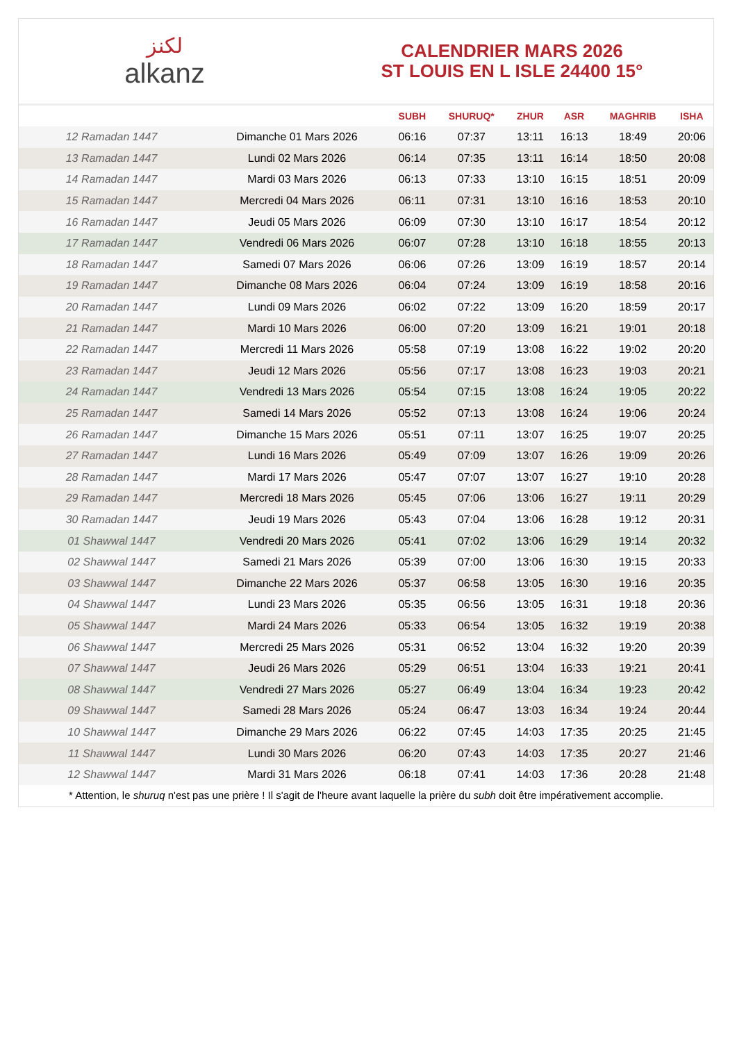لكنز
alkanz
CALENDRIER MARS 2026
ST LOUIS EN L ISLE 24400 15°
| | | SUBH | SHURUQ* | ZHUR | ASR | MAGHRIB | ISHA |
| --- | --- | --- | --- | --- | --- | --- | --- |
| 12 Ramadan 1447 | Dimanche 01 Mars 2026 | 06:16 | 07:37 | 13:11 | 16:13 | 18:49 | 20:06 |
| 13 Ramadan 1447 | Lundi 02 Mars 2026 | 06:14 | 07:35 | 13:11 | 16:14 | 18:50 | 20:08 |
| 14 Ramadan 1447 | Mardi 03 Mars 2026 | 06:13 | 07:33 | 13:10 | 16:15 | 18:51 | 20:09 |
| 15 Ramadan 1447 | Mercredi 04 Mars 2026 | 06:11 | 07:31 | 13:10 | 16:16 | 18:53 | 20:10 |
| 16 Ramadan 1447 | Jeudi 05 Mars 2026 | 06:09 | 07:30 | 13:10 | 16:17 | 18:54 | 20:12 |
| 17 Ramadan 1447 | Vendredi 06 Mars 2026 | 06:07 | 07:28 | 13:10 | 16:18 | 18:55 | 20:13 |
| 18 Ramadan 1447 | Samedi 07 Mars 2026 | 06:06 | 07:26 | 13:09 | 16:19 | 18:57 | 20:14 |
| 19 Ramadan 1447 | Dimanche 08 Mars 2026 | 06:04 | 07:24 | 13:09 | 16:19 | 18:58 | 20:16 |
| 20 Ramadan 1447 | Lundi 09 Mars 2026 | 06:02 | 07:22 | 13:09 | 16:20 | 18:59 | 20:17 |
| 21 Ramadan 1447 | Mardi 10 Mars 2026 | 06:00 | 07:20 | 13:09 | 16:21 | 19:01 | 20:18 |
| 22 Ramadan 1447 | Mercredi 11 Mars 2026 | 05:58 | 07:19 | 13:08 | 16:22 | 19:02 | 20:20 |
| 23 Ramadan 1447 | Jeudi 12 Mars 2026 | 05:56 | 07:17 | 13:08 | 16:23 | 19:03 | 20:21 |
| 24 Ramadan 1447 | Vendredi 13 Mars 2026 | 05:54 | 07:15 | 13:08 | 16:24 | 19:05 | 20:22 |
| 25 Ramadan 1447 | Samedi 14 Mars 2026 | 05:52 | 07:13 | 13:08 | 16:24 | 19:06 | 20:24 |
| 26 Ramadan 1447 | Dimanche 15 Mars 2026 | 05:51 | 07:11 | 13:07 | 16:25 | 19:07 | 20:25 |
| 27 Ramadan 1447 | Lundi 16 Mars 2026 | 05:49 | 07:09 | 13:07 | 16:26 | 19:09 | 20:26 |
| 28 Ramadan 1447 | Mardi 17 Mars 2026 | 05:47 | 07:07 | 13:07 | 16:27 | 19:10 | 20:28 |
| 29 Ramadan 1447 | Mercredi 18 Mars 2026 | 05:45 | 07:06 | 13:06 | 16:27 | 19:11 | 20:29 |
| 30 Ramadan 1447 | Jeudi 19 Mars 2026 | 05:43 | 07:04 | 13:06 | 16:28 | 19:12 | 20:31 |
| 01 Shawwal 1447 | Vendredi 20 Mars 2026 | 05:41 | 07:02 | 13:06 | 16:29 | 19:14 | 20:32 |
| 02 Shawwal 1447 | Samedi 21 Mars 2026 | 05:39 | 07:00 | 13:06 | 16:30 | 19:15 | 20:33 |
| 03 Shawwal 1447 | Dimanche 22 Mars 2026 | 05:37 | 06:58 | 13:05 | 16:30 | 19:16 | 20:35 |
| 04 Shawwal 1447 | Lundi 23 Mars 2026 | 05:35 | 06:56 | 13:05 | 16:31 | 19:18 | 20:36 |
| 05 Shawwal 1447 | Mardi 24 Mars 2026 | 05:33 | 06:54 | 13:05 | 16:32 | 19:19 | 20:38 |
| 06 Shawwal 1447 | Mercredi 25 Mars 2026 | 05:31 | 06:52 | 13:04 | 16:32 | 19:20 | 20:39 |
| 07 Shawwal 1447 | Jeudi 26 Mars 2026 | 05:29 | 06:51 | 13:04 | 16:33 | 19:21 | 20:41 |
| 08 Shawwal 1447 | Vendredi 27 Mars 2026 | 05:27 | 06:49 | 13:04 | 16:34 | 19:23 | 20:42 |
| 09 Shawwal 1447 | Samedi 28 Mars 2026 | 05:24 | 06:47 | 13:03 | 16:34 | 19:24 | 20:44 |
| 10 Shawwal 1447 | Dimanche 29 Mars 2026 | 06:22 | 07:45 | 14:03 | 17:35 | 20:25 | 21:45 |
| 11 Shawwal 1447 | Lundi 30 Mars 2026 | 06:20 | 07:43 | 14:03 | 17:35 | 20:27 | 21:46 |
| 12 Shawwal 1447 | Mardi 31 Mars 2026 | 06:18 | 07:41 | 14:03 | 17:36 | 20:28 | 21:48 |
* Attention, le shuruq n'est pas une prière ! Il s'agit de l'heure avant laquelle la prière du subh doit être impérativement accomplie.